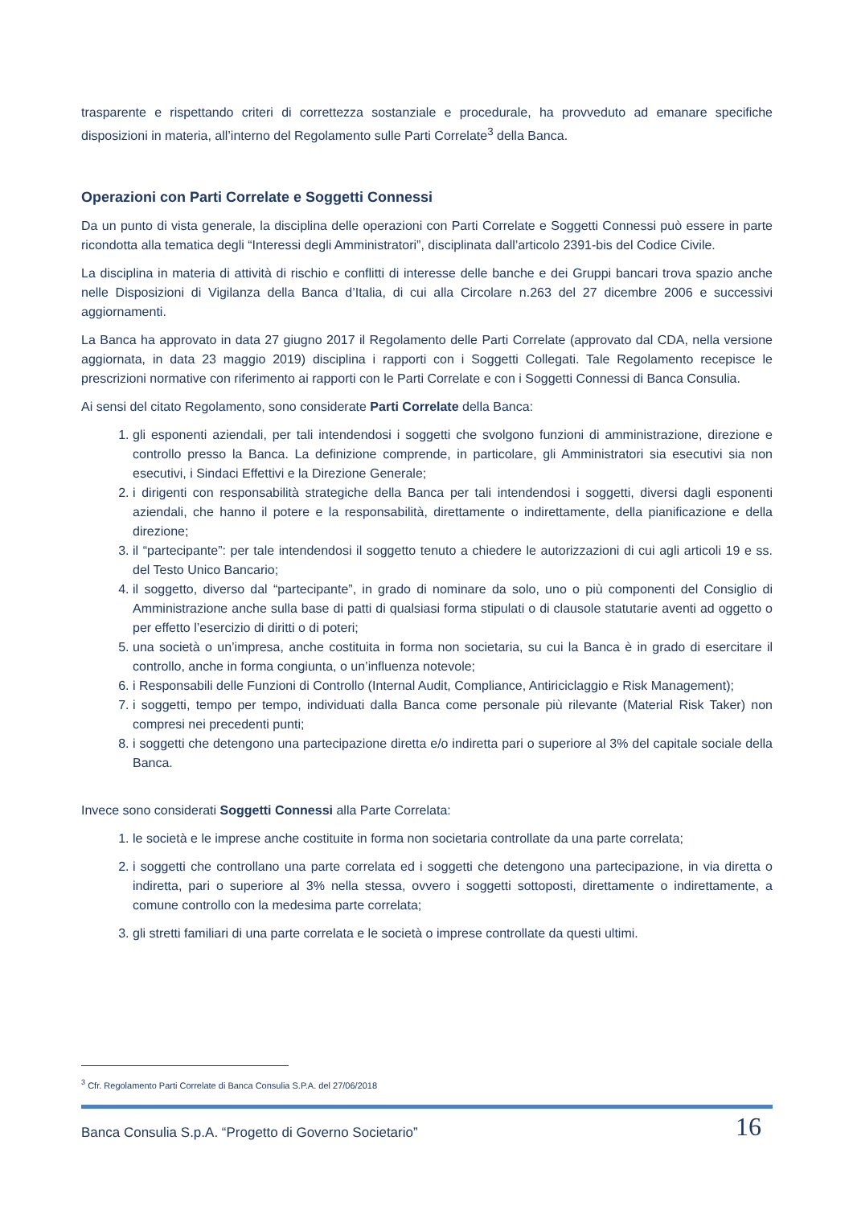trasparente e rispettando criteri di correttezza sostanziale e procedurale, ha provveduto ad emanare specifiche disposizioni in materia, all’interno del Regolamento sulle Parti Correlate<sup>3</sup> della Banca.
Operazioni con Parti Correlate e Soggetti Connessi
Da un punto di vista generale, la disciplina delle operazioni con Parti Correlate e Soggetti Connessi può essere in parte ricondotta alla tematica degli “Interessi degli Amministratori”, disciplinata dall’articolo 2391-bis del Codice Civile.
La disciplina in materia di attività di rischio e conflitti di interesse delle banche e dei Gruppi bancari trova spazio anche nelle Disposizioni di Vigilanza della Banca d’Italia, di cui alla Circolare n.263 del 27 dicembre 2006 e successivi aggiornamenti.
La Banca ha approvato in data 27 giugno 2017 il Regolamento delle Parti Correlate (approvato dal CDA, nella versione aggiornata, in data 23 maggio 2019) disciplina i rapporti con i Soggetti Collegati. Tale Regolamento recepisce le prescrizioni normative con riferimento ai rapporti con le Parti Correlate e con i Soggetti Connessi di Banca Consulia.
Ai sensi del citato Regolamento, sono considerate Parti Correlate della Banca:
1. gli esponenti aziendali, per tali intendendosi i soggetti che svolgono funzioni di amministrazione, direzione e controllo presso la Banca. La definizione comprende, in particolare, gli Amministratori sia esecutivi sia non esecutivi, i Sindaci Effettivi e la Direzione Generale;
2. i dirigenti con responsabilità strategiche della Banca per tali intendendosi i soggetti, diversi dagli esponenti aziendali, che hanno il potere e la responsabilità, direttamente o indirettamente, della pianificazione e della direzione;
3. il “partecipante”: per tale intendendosi il soggetto tenuto a chiedere le autorizzazioni di cui agli articoli 19 e ss. del Testo Unico Bancario;
4. il soggetto, diverso dal “partecipante”, in grado di nominare da solo, uno o più componenti del Consiglio di Amministrazione anche sulla base di patti di qualsiasi forma stipulati o di clausole statutarie aventi ad oggetto o per effetto l’esercizio di diritti o di poteri;
5. una società o un’impresa, anche costituita in forma non societaria, su cui la Banca è in grado di esercitare il controllo, anche in forma congiunta, o un’influenza notevole;
6. i Responsabili delle Funzioni di Controllo (Internal Audit, Compliance, Antiriciclaggio e Risk Management);
7. i soggetti, tempo per tempo, individuati dalla Banca come personale più rilevante (Material Risk Taker) non compresi nei precedenti punti;
8. i soggetti che detengono una partecipazione diretta e/o indiretta pari o superiore al 3% del capitale sociale della Banca.
Invece sono considerati Soggetti Connessi alla Parte Correlata:
1. le società e le imprese anche costituite in forma non societaria controllate da una parte correlata;
2. i soggetti che controllano una parte correlata ed i soggetti che detengono una partecipazione, in via diretta o indiretta, pari o superiore al 3% nella stessa, ovvero i soggetti sottoposti, direttamente o indirettamente, a comune controllo con la medesima parte correlata;
3. gli stretti familiari di una parte correlata e le società o imprese controllate da questi ultimi.
<sup>3</sup> Cfr. Regolamento Parti Correlate di Banca Consulia S.P.A. del 27/06/2018
Banca Consulia S.p.A. “Progetto di Governo Societario” 16